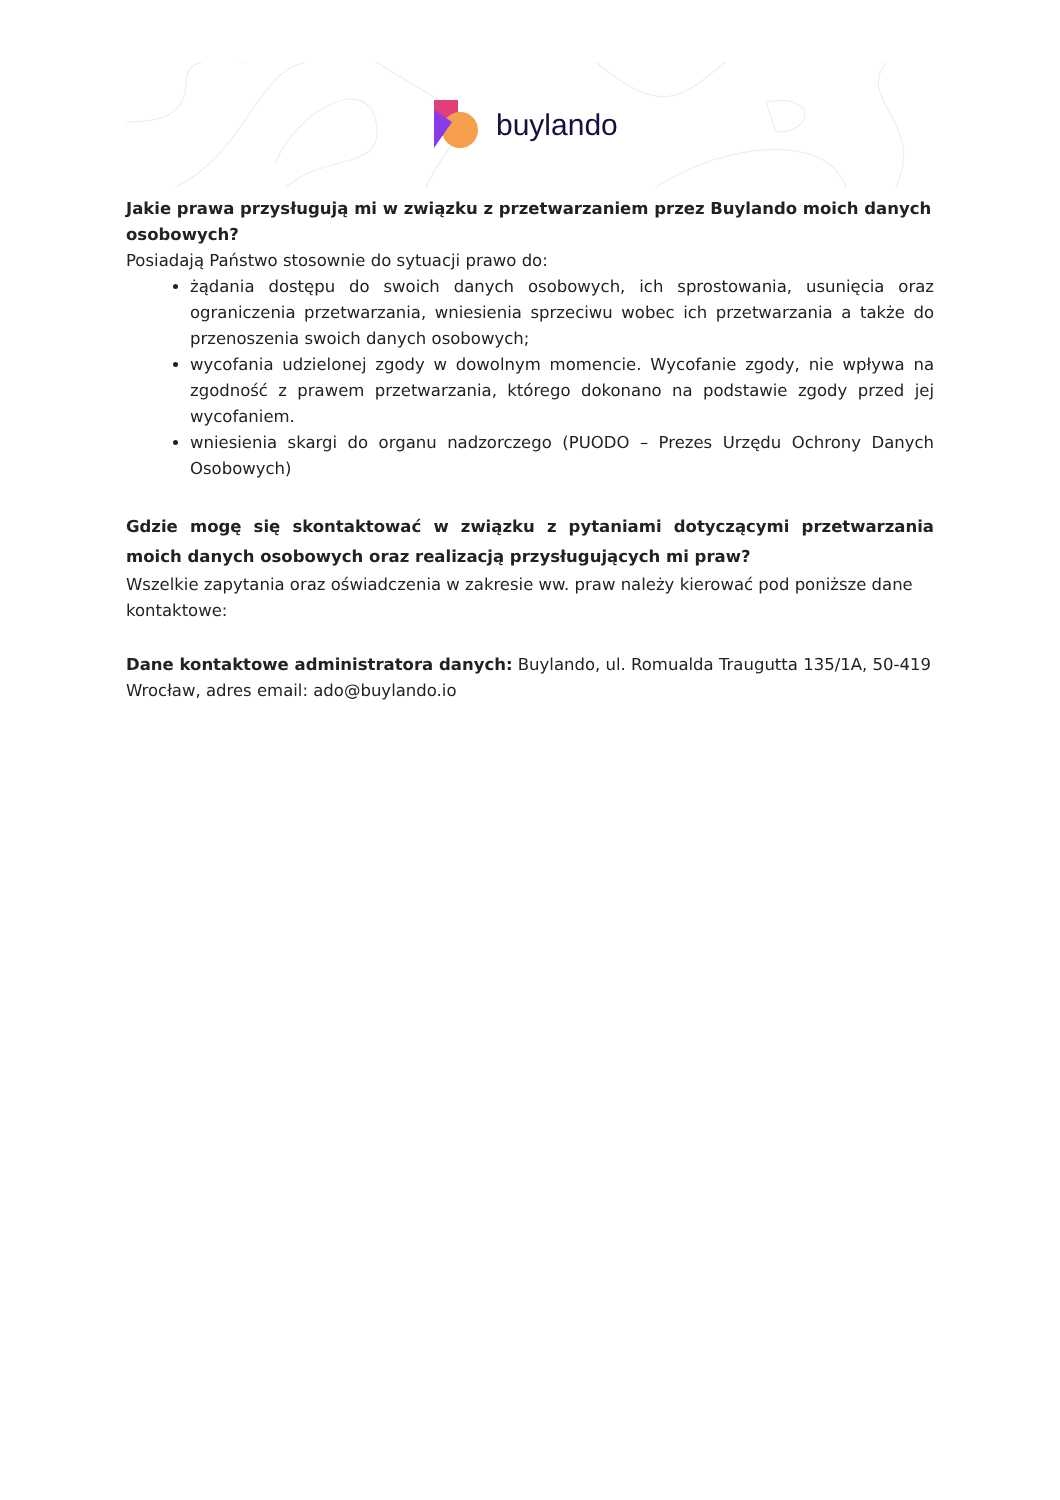buylando
Jakie prawa przysługują mi w związku z przetwarzaniem przez Buylando moich danych osobowych?
Posiadają Państwo stosownie do sytuacji prawo do:
żądania dostępu do swoich danych osobowych, ich sprostowania, usunięcia oraz ograniczenia przetwarzania, wniesienia sprzeciwu wobec ich przetwarzania a także do przenoszenia swoich danych osobowych;
wycofania udzielonej zgody w dowolnym momencie. Wycofanie zgody, nie wpływa na zgodność z prawem przetwarzania, którego dokonano na podstawie zgody przed jej wycofaniem.
wniesienia skargi do organu nadzorczego (PUODO – Prezes Urzędu Ochrony Danych Osobowych)
Gdzie mogę się skontaktować w związku z pytaniami dotyczącymi przetwarzania moich danych osobowych oraz realizacją przysługujących mi praw?
Wszelkie zapytania oraz oświadczenia w zakresie ww. praw należy kierować pod poniższe dane kontaktowe:
Dane kontaktowe administratora danych: Buylando, ul. Romualda Traugutta 135/1A, 50-419 Wrocław, adres email: ado@buylando.io